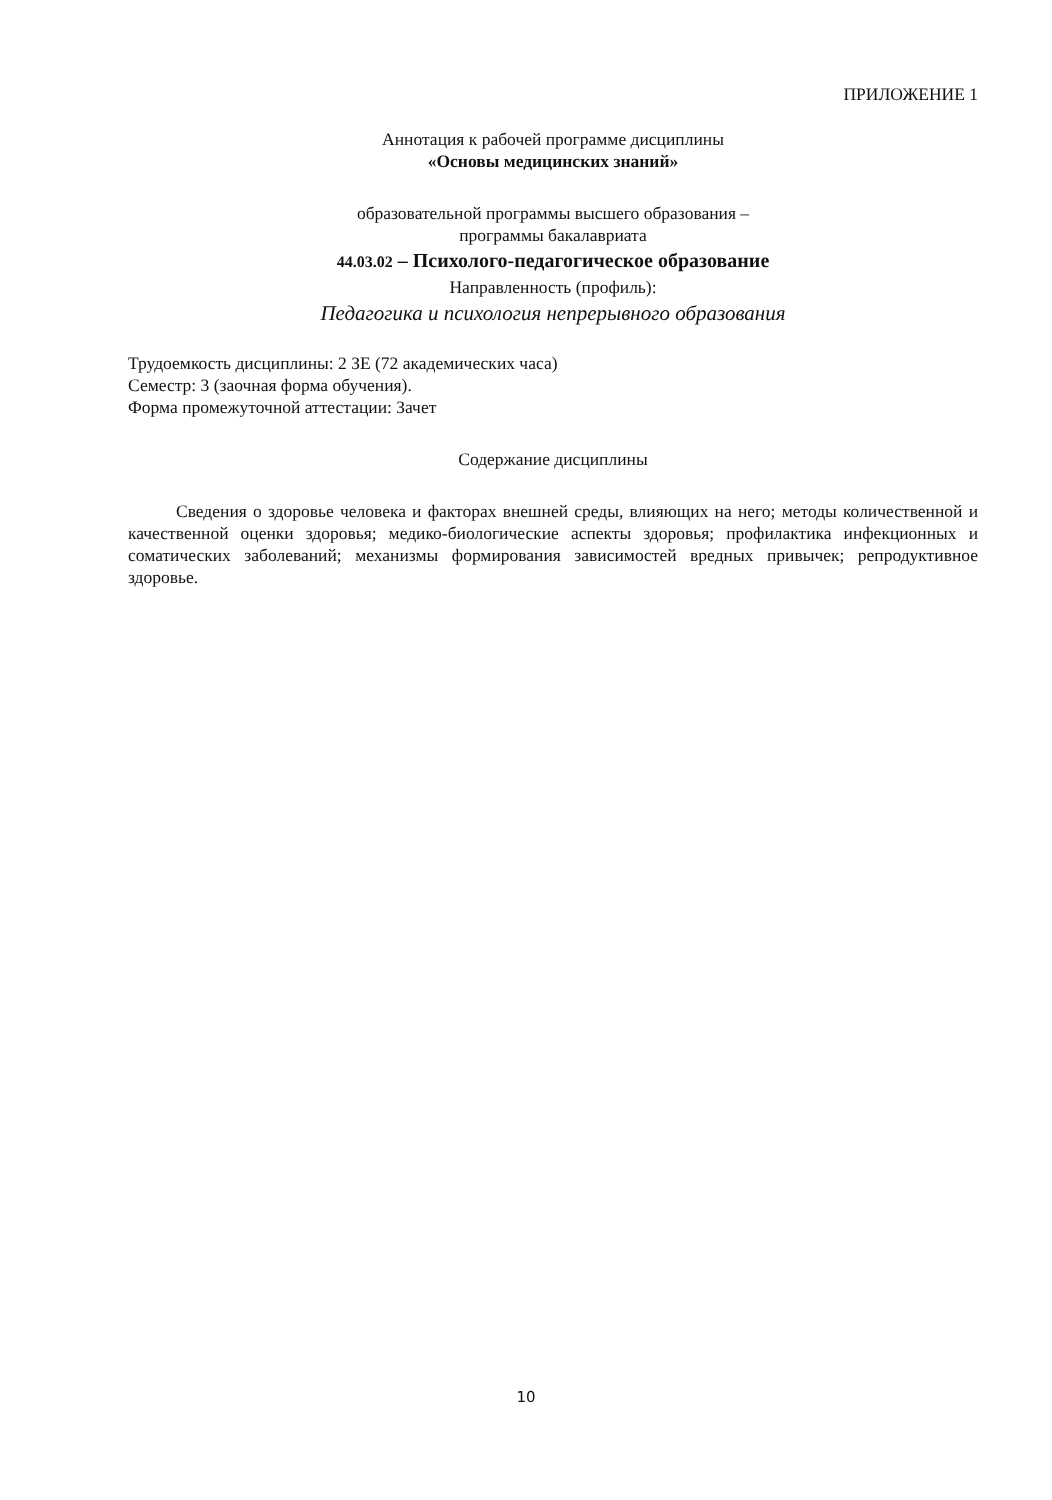ПРИЛОЖЕНИЕ 1
Аннотация к рабочей программе дисциплины
«Основы медицинских знаний»
образовательной программы высшего образования –
программы бакалавриата
44.03.02 – Психолого-педагогическое образование
Направленность (профиль):
Педагогика и психология непрерывного образования
Трудоемкость дисциплины: 2 ЗЕ (72 академических часа)
Семестр: 3 (заочная форма обучения).
Форма промежуточной аттестации: Зачет
Содержание дисциплины
Сведения о здоровье человека и факторах внешней среды, влияющих на него; методы количественной и качественной оценки здоровья; медико-биологические аспекты здоровья; профилактика инфекционных и соматических заболеваний; механизмы формирования зависимостей вредных привычек; репродуктивное здоровье.
10